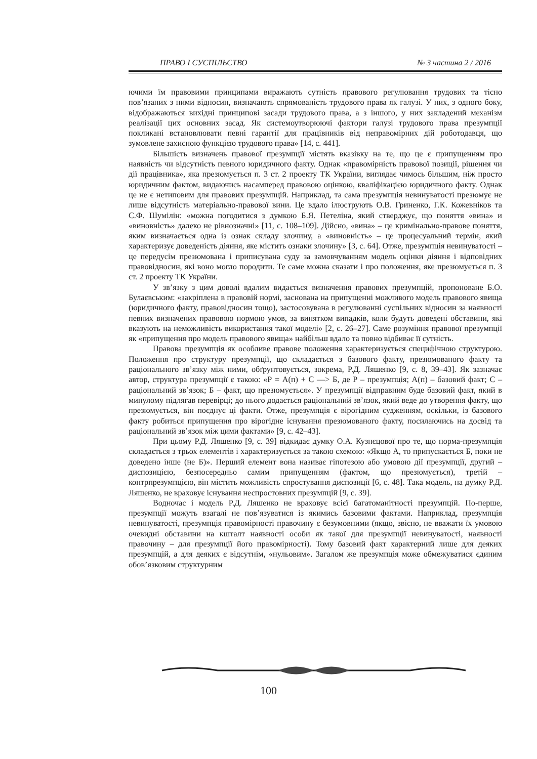ПРАВО І СУСПІЛЬСТВО № 3 частина 2 / 2016
ючими їм правовими принципами виражають сутність правового регулювання трудових та тісно пов’язаних з ними відносин, визначають спрямованість трудового права як галузі. У них, з одного боку, відображаються вихідні принципові засади трудового права, а з іншого, у них закладений механізм реалізації цих основних засад. Як системоутворюючі фактори галузі трудового права презумпції покликані встановлювати певні гарантії для працівників від неправомірних дій роботодавця, що зумовлене захисною функцією трудового права» [14, с. 441].
Більшість визначень правової презумпції містять вказівку на те, що це є припущенням про наявність чи відсутність певного юридичного факту. Однак «правомірність правової позиції, рішення чи дії працівника», яка презюмується п. 3 ст. 2 проекту ТК України, виглядає чимось більшим, ніж просто юридичним фактом, видаючись насамперед правовою оцінкою, кваліфікацією юридичного факту. Однак це не є нетиповим для правових презумпцій. Наприклад, та сама презумпція невинуватості презюмує не лише відсутність матеріально-правової вини. Це вдало ілюструють О.В. Гриненко, Г.К. Кожевніков та С.Ф. Шумілін: «можна погодитися з думкою Б.Я. Петеліна, який стверджує, що поняття «вина» и «виновність» далеко не рівнозначні» [11, с. 108–109]. Дійсно, «вина» – це кримінально-правове поняття, яким визначається одна із ознак складу злочину, а «виновність» – це процесуальний термін, який характеризує доведеність діяння, яке містить ознаки злочину» [3, с. 64]. Отже, презумпція невинуватості – це передусім презюмована і приписувана суду за замовчуванням модель оцінки діяння і відповідних правовідносин, які воно могло породити. Те саме можна сказати і про положення, яке презюмується п. 3 ст. 2 проекту ТК України.
У зв’язку з цим доволі вдалим видається визначення правових презумпцій, пропоноване Б.О. Булаєвським: «закріплена в правовій нормі, заснована на припущенні можливого модель правового явища (юридичного факту, правовідносин тощо), застосовувана в регулюванні суспільних відносин за наявності певних визначених правовою нормою умов, за винятком випадків, коли будуть доведені обставини, які вказують на неможливість використання такої моделі» [2, с. 26–27]. Саме розуміння правової презумпції як «припущення про модель правового явища» найбільш вдало та повно відбиває її сутність.
Правова презумпція як особливе правове положення характеризується специфічною структурою. Положення про структуру презумпції, що складається з базового факту, презюмованого факту та раціонального зв’язку між ними, обґрунтовується, зокрема, Р.Д. Ляшенко [9, с. 8, 39–43]. Як зазначає автор, структура презумпції є такою: «Р = А(п) + С —> Б, де Р – презумпція; А(п) – базовий факт; С – раціональний зв’язок; Б – факт, що презюмується». У презумпції відправним буде базовий факт, який в минулому підлягав перевірці; до нього додається раціональний зв’язок, який веде до утворення факту, що презюмується, він поєднує ці факти. Отже, презумпція є вірогідним судженням, оскільки, із базового факту робиться припущення про вірогідне існування презюмованого факту, посилаючись на досвід та раціональний зв’язок між цими фактами» [9, с. 42–43].
При цьому Р.Д. Ляшенко [9, с. 39] відкидає думку О.А. Кузнєцової про те, що норма-презумпція складається з трьох елементів і характеризується за такою схемою: «Якщо А, то припускається Б, поки не доведено інше (не Б)». Перший елемент вона називає гіпотезою або умовою дії презумпції, другий – диспозицією, безпосередньо самим припущенням (фактом, що презюмується), третій – контрпрезумпцією, він містить можливість спростування диспозиції [6, с. 48]. Така модель, на думку Р.Д. Ляшенко, не враховує існування неспростовних презумпцій [9, с. 39].
Водночас і модель Р.Д. Ляшенко не враховує всієї багатоманітності презумпцій. По-перше, презумпції можуть взагалі не пов’язуватися із якимись базовими фактами. Наприклад, презумпція невинуватості, презумпція правомірності правочину є безумовними (якщо, звісно, не вважати їх умовою очевидні обставини на кшталт наявності особи як такої для презумпції невинуватості, наявності правочину – для презумпції його правомірності). Тому базовий факт характерний лише для деяких презумпцій, а для деяких є відсутнім, «нульовим». Загалом же презумпція може обмежуватися єдиним обов’язковим структурним
100